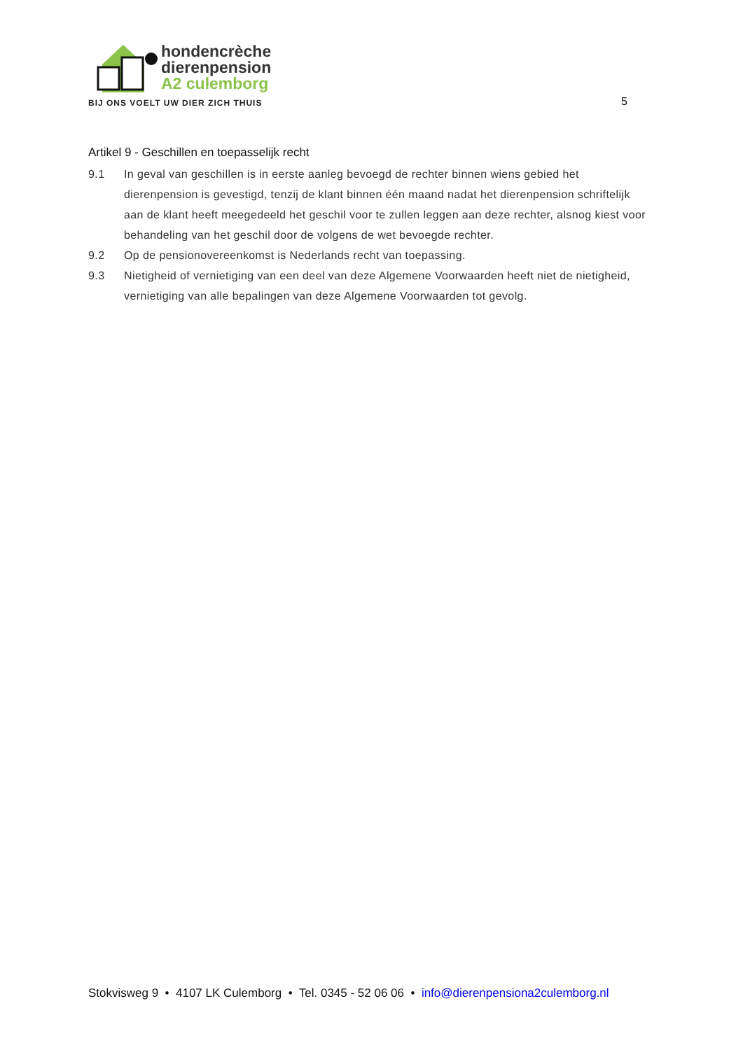hondencrèche
dierenpension
A2 culemborg
BIJ ONS VOELT UW DIER ZICH THUIS
5
Artikel 9 - Geschillen en toepasselijk recht
9.1 In geval van geschillen is in eerste aanleg bevoegd de rechter binnen wiens gebied het dierenpension is gevestigd, tenzij de klant binnen één maand nadat het dierenpension schriftelijk aan de klant heeft meegedeeld het geschil voor te zullen leggen aan deze rechter, alsnog kiest voor behandeling van het geschil door de volgens de wet bevoegde rechter.
9.2 Op de pensionovereenkomst is Nederlands recht van toepassing.
9.3 Nietigheid of vernietiging van een deel van deze Algemene Voorwaarden heeft niet de nietigheid, vernietiging van alle bepalingen van deze Algemene Voorwaarden tot gevolg.
Stokvisweg 9 • 4107 LK Culemborg • Tel. 0345 - 52 06 06 • info@dierenpensiona2culemborg.nl